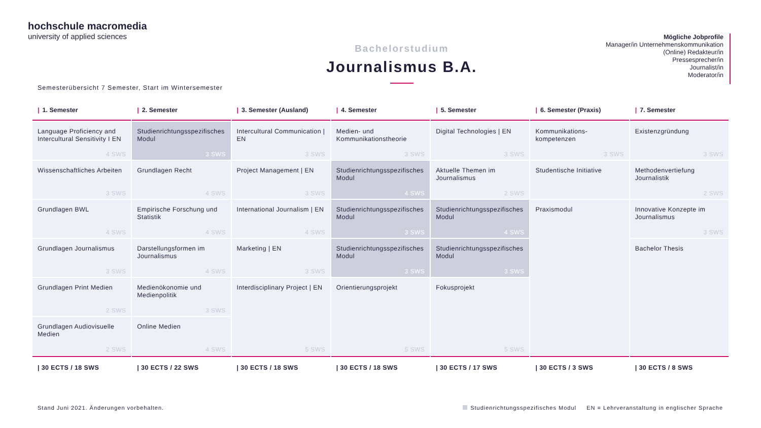hochschule macromedia
university of applied sciences
Bachelorstudium
Journalismus B.A.
Mögliche Jobprofile
Manager/in Unternehmenskommunikation
(Online) Redakteur/in
Pressesprecher/in
Journalist/in
Moderator/in
Semesterübersicht 7 Semester, Start im Wintersemester
| / 1. Semester | / 2. Semester | / 3. Semester (Ausland) | / 4. Semester | / 5. Semester | / 6. Semester (Praxis) | / 7. Semester |
| --- | --- | --- | --- | --- | --- | --- |
| Language Proficiency and Intercultural Sensitivity I EN 4 SWS | Studienrichtungsspezifisches Modul 3 SWS | Intercultural Communication / EN 3 SWS | Medien- und Kommunikationstheorie 3 SWS | Digital Technologies / EN 3 SWS | Kommunikations-kompetenzen 3 SWS | Existenzgründung 3 SWS |
| Wissenschaftliches Arbeiten 3 SWS | Grundlagen Recht 4 SWS | Project Management / EN 3 SWS | Studienrichtungsspezifisches Modul 4 SWS | Aktuelle Themen im Journalismus 2 SWS | Studentische Initiative | Methodenvertiefung Journalistik 2 SWS |
| Grundlagen BWL 4 SWS | Empirische Forschung und Statistik 4 SWS | International Journalism / EN 4 SWS | Studienrichtungsspezifisches Modul 3 SWS | Studienrichtungsspezifisches Modul 4 SWS | Praxismodul | Innovative Konzepte im Journalismus 3 SWS |
| Grundlagen Journalismus 3 SWS | Darstellungsformen im Journalismus 4 SWS | Marketing / EN 3 SWS | Studienrichtungsspezifisches Modul 3 SWS | Studienrichtungsspezifisches Modul 3 SWS | | Bachelor Thesis |
| Grundlagen Print Medien 2 SWS | Medienökonomie und Medienpolitik 3 SWS | Interdisciplinary Project / EN 5 SWS | Orientierungsprojekt 5 SWS | Fokusprojekt 5 SWS | | |
| Grundlagen Audiovisuelle Medien 2 SWS | Online Medien 4 SWS | | | | | |
| / 30 ECTS / 18 SWS | / 30 ECTS / 22 SWS | / 30 ECTS / 18 SWS | / 30 ECTS / 18 SWS | / 30 ECTS / 17 SWS | / 30 ECTS / 3 SWS | / 30 ECTS / 8 SWS |
Stand Juni 2021. Änderungen vorbehalten. Studienrichtungsspezifisches Modul EN = Lehrveranstaltung in englischer Sprache